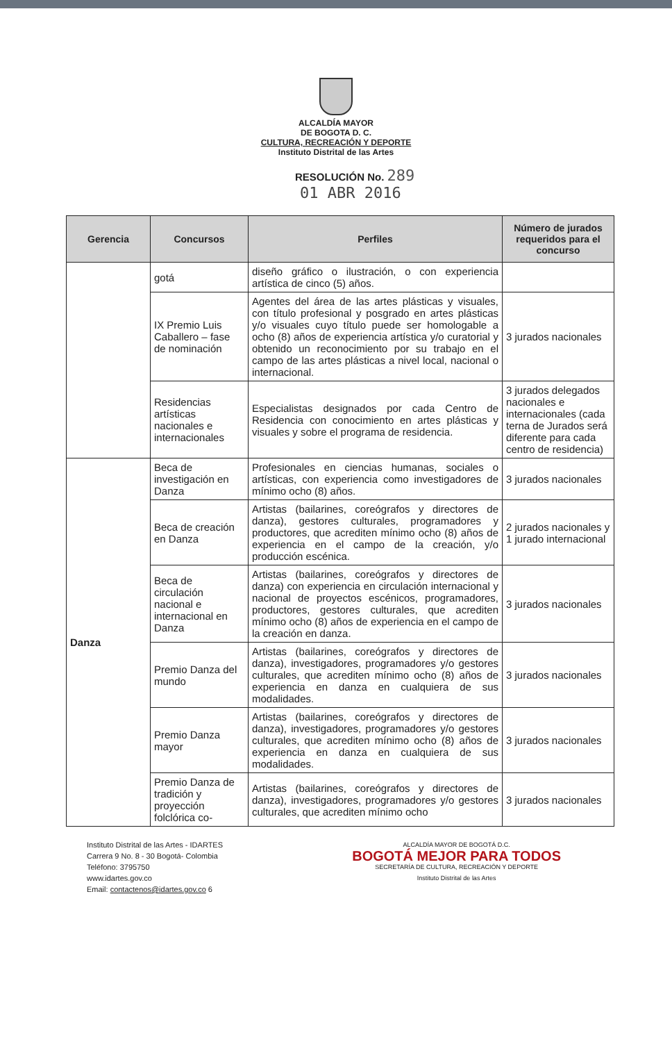ALCALDÍA MAYOR
DE BOGOTA D. C.
CULTURA, RECREACIÓN Y DEPORTE
Instituto Distrital de las Artes
RESOLUCIÓN No. 289
01 ABR 2016
| Gerencia | Concursos | Perfiles | Número de jurados requeridos para el concurso |
| --- | --- | --- | --- |
| | gotá | diseño gráfico o ilustración, o con experiencia artística de cinco (5) años. | |
| | IX Premio Luis Caballero – fase de nominación | Agentes del área de las artes plásticas y visuales, con título profesional y posgrado en artes plásticas y/o visuales cuyo título puede ser homologable a ocho (8) años de experiencia artística y/o curatorial y obtenido un reconocimiento por su trabajo en el campo de las artes plásticas a nivel local, nacional o internacional. | 3 jurados nacionales |
| | Residencias artísticas nacionales e internacionales | Especialistas designados por cada Centro de Residencia con conocimiento en artes plásticas y visuales y sobre el programa de residencia. | 3 jurados delegados nacionales e internacionales (cada terna de Jurados será diferente para cada centro de residencia) |
| Danza | Beca de investigación en Danza | Profesionales en ciencias humanas, sociales o artísticas, con experiencia como investigadores de mínimo ocho (8) años. | 3 jurados nacionales |
| | Beca de creación en Danza | Artistas (bailarines, coreógrafos y directores de danza), gestores culturales, programadores y productores, que acrediten mínimo ocho (8) años de experiencia en el campo de la creación, y/o producción escénica. | 2 jurados nacionales y 1 jurado internacional |
| | Beca de circulación nacional e internacional en Danza | Artistas (bailarines, coreógrafos y directores de danza) con experiencia en circulación internacional y nacional de proyectos escénicos, programadores, productores, gestores culturales, que acrediten mínimo ocho (8) años de experiencia en el campo de la creación en danza. | 3 jurados nacionales |
| | Premio Danza del mundo | Artistas (bailarines, coreógrafos y directores de danza), investigadores, programadores y/o gestores culturales, que acrediten mínimo ocho (8) años de experiencia en danza en cualquiera de sus modalidades. | 3 jurados nacionales |
| | Premio Danza mayor | Artistas (bailarines, coreógrafos y directores de danza), investigadores, programadores y/o gestores culturales, que acrediten mínimo ocho (8) años de experiencia en danza en cualquiera de sus modalidades. | 3 jurados nacionales |
| | Premio Danza de tradición y proyección folclórica co- | Artistas (bailarines, coreógrafos y directores de danza), investigadores, programadores y/o gestores culturales, que acrediten mínimo ocho | 3 jurados nacionales |
Instituto Distrital de las Artes - IDARTES
Carrera 9 No. 8 - 30 Bogotá- Colombia
Teléfono: 3795750
www.idartes.gov.co
Email: contactenos@idartes.gov.co 6
ALCALDÍA MAYOR DE BOGOTÁ D.C.
BOGOTÁ MEJOR PARA TODOS
SECRETARÍA DE CULTURA, RECREACIÓN Y DEPORTE
Instituto Distrital de las Artes